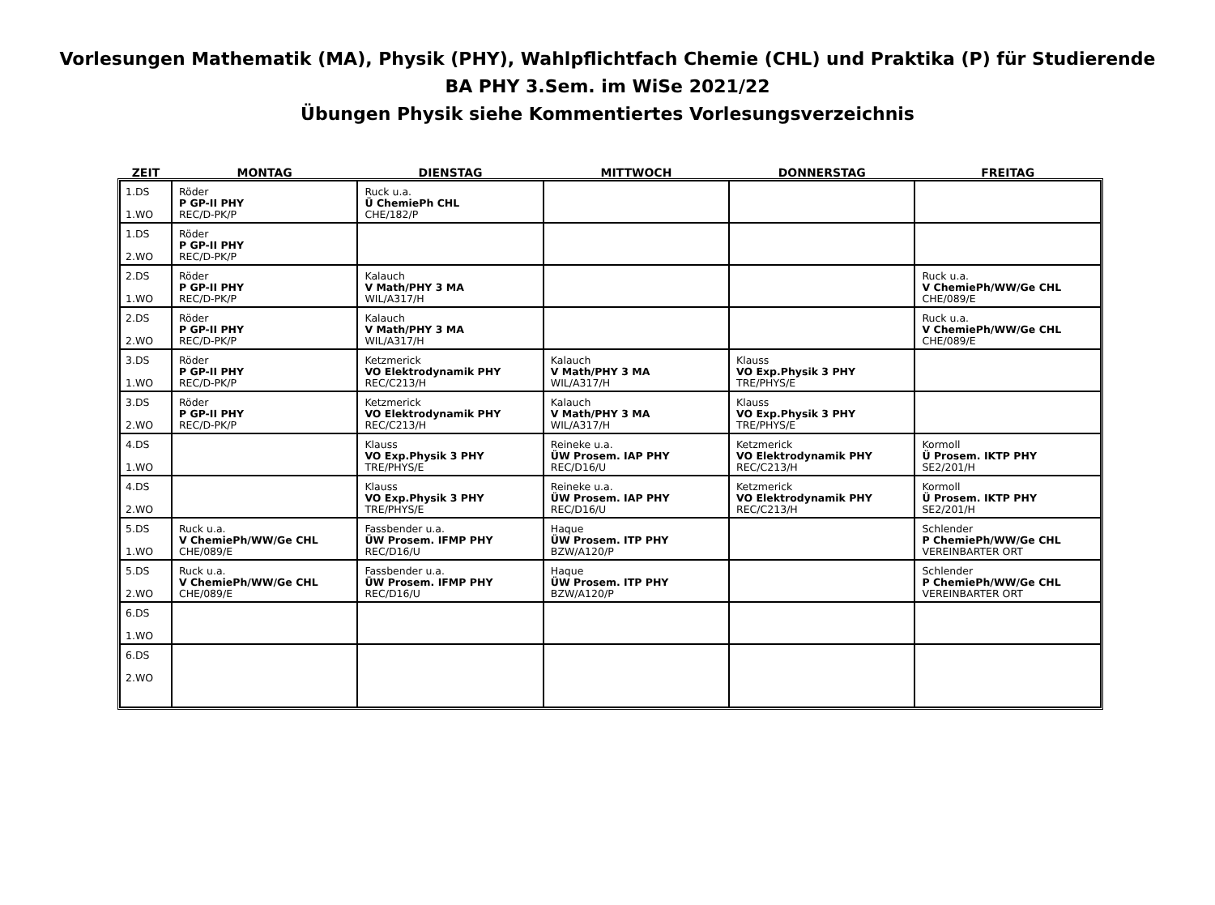Vorlesungen Mathematik (MA), Physik (PHY), Wahlpflichtfach Chemie (CHL) und Praktika (P) für Studierende
BA PHY 3.Sem. im WiSe 2021/22
Übungen Physik siehe Kommentiertes Vorlesungsverzeichnis
| ZEIT | MONTAG | DIENSTAG | MITTWOCH | DONNERSTAG | FREITAG |
| --- | --- | --- | --- | --- | --- |
| 1.DS 1.WO | Röder P GP-II PHY REC/D-PK/P | Ruck u.a. Ü ChemiePh CHL CHE/182/P | | | |
| 1.DS 2.WO | Röder P GP-II PHY REC/D-PK/P | | | | |
| 2.DS 1.WO | Röder P GP-II PHY REC/D-PK/P | Kalauch V Math/PHY 3 MA WIL/A317/H | | | Ruck u.a. V ChemiePh/WW/Ge CHL CHE/089/E |
| 2.DS 2.WO | Röder P GP-II PHY REC/D-PK/P | Kalauch V Math/PHY 3 MA WIL/A317/H | | | Ruck u.a. V ChemiePh/WW/Ge CHL CHE/089/E |
| 3.DS 1.WO | Röder P GP-II PHY REC/D-PK/P | Ketzmerick VO Elektrodynamik PHY REC/C213/H | Kalauch V Math/PHY 3 MA WIL/A317/H | Klauss VO Exp.Physik 3 PHY TRE/PHYS/E | |
| 3.DS 2.WO | Röder P GP-II PHY REC/D-PK/P | Ketzmerick VO Elektrodynamik PHY REC/C213/H | Kalauch V Math/PHY 3 MA WIL/A317/H | Klauss VO Exp.Physik 3 PHY TRE/PHYS/E | |
| 4.DS 1.WO | | Klauss VO Exp.Physik 3 PHY TRE/PHYS/E | Reineke u.a. ÜW Prosem. IAP PHY REC/D16/U | Ketzmerick VO Elektrodynamik PHY REC/C213/H | Kormoll Ü Prosem. IKTP PHY SE2/201/H |
| 4.DS 2.WO | | Klauss VO Exp.Physik 3 PHY TRE/PHYS/E | Reineke u.a. ÜW Prosem. IAP PHY REC/D16/U | Ketzmerick VO Elektrodynamik PHY REC/C213/H | Kormoll Ü Prosem. IKTP PHY SE2/201/H |
| 5.DS 1.WO | Ruck u.a. V ChemiePh/WW/Ge CHL CHE/089/E | Fassbender u.a. ÜW Prosem. IFMP PHY REC/D16/U | Haque ÜW Prosem. ITP PHY BZW/A120/P | | Schlender P ChemiePh/WW/Ge CHL VEREINBARTER ORT |
| 5.DS 2.WO | Ruck u.a. V ChemiePh/WW/Ge CHL CHE/089/E | Fassbender u.a. ÜW Prosem. IFMP PHY REC/D16/U | Haque ÜW Prosem. ITP PHY BZW/A120/P | | Schlender P ChemiePh/WW/Ge CHL VEREINBARTER ORT |
| 6.DS 1.WO | | | | | |
| 6.DS 2.WO | | | | | |